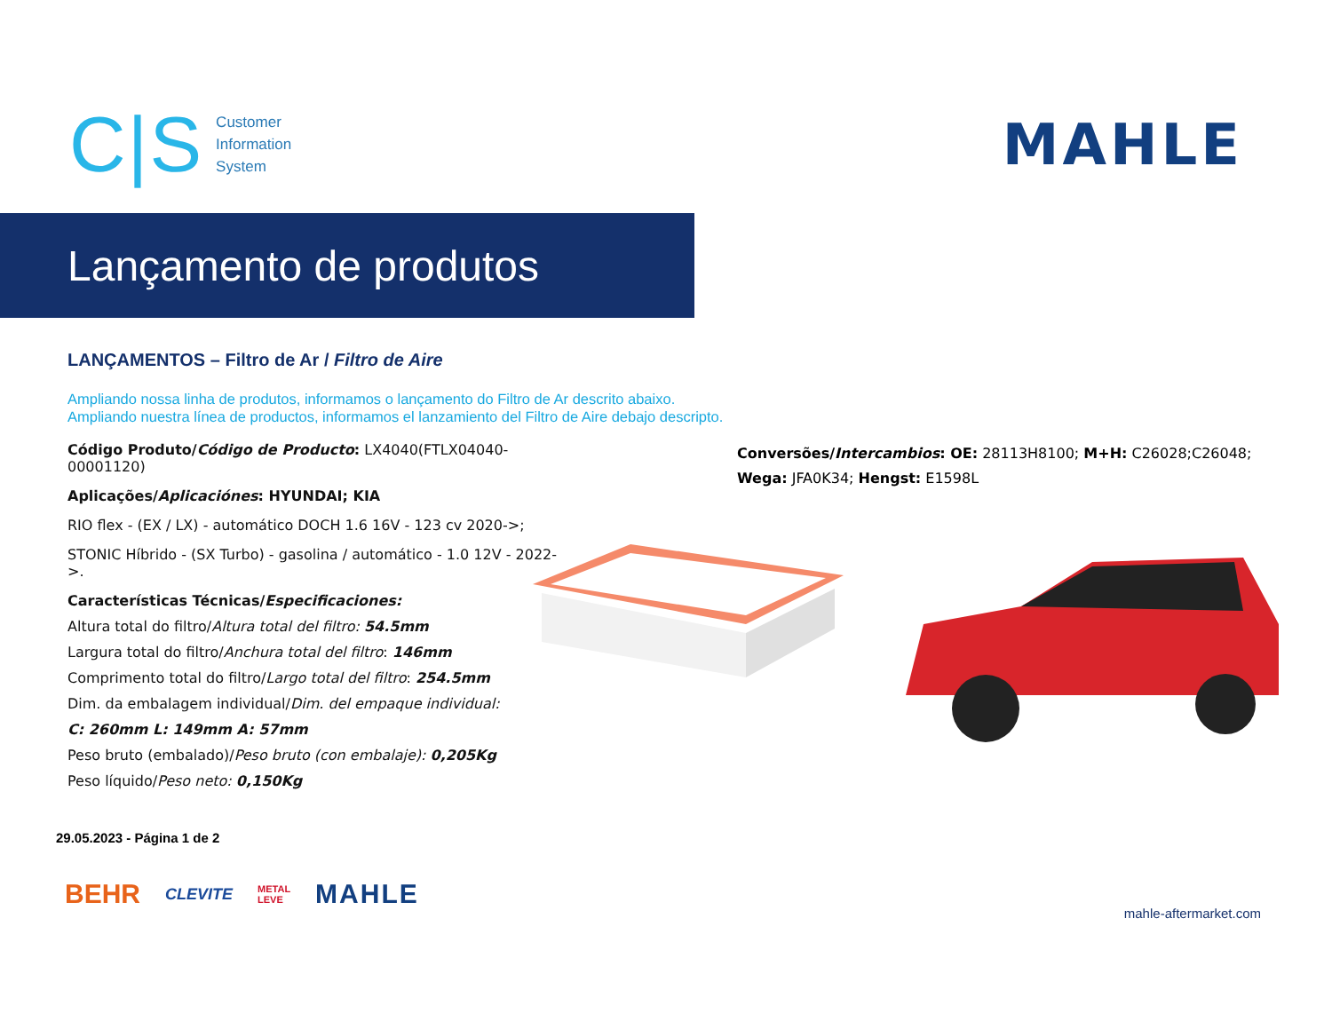C|S
Customer
Information
System
MAHLE
Lançamento de produtos
LANÇAMENTOS – Filtro de Ar / Filtro de Aire
Ampliando nossa linha de produtos, informamos o lançamento do Filtro de Ar descrito abaixo.
Ampliando nuestra línea de productos, informamos el lanzamiento del Filtro de Aire debajo descripto.
Código Produto/Código de Producto: LX4040(FTLX04040-00001120)
Aplicações/Aplicaciónes: HYUNDAI; KIA
RIO flex - (EX / LX) - automático DOCH 1.6 16V - 123 cv 2020->;
STONIC Híbrido - (SX Turbo) - gasolina / automático - 1.0 12V - 2022->.
Características Técnicas/Especificaciones:
Altura total do filtro/Altura total del filtro: 54.5mm
Largura total do filtro/Anchura total del filtro: 146mm
Comprimento total do filtro/Largo total del filtro: 254.5mm
Dim. da embalagem individual/Dim. del empaque individual:
C: 260mm L: 149mm A: 57mm
Peso bruto (embalado)/Peso bruto (con embalaje): 0,205Kg
Peso líquido/Peso neto: 0,150Kg
Conversões/Intercambios: OE: 28113H8100; M+H: C26028;C26048; Wega: JFA0K34; Hengst: E1598L
29.05.2023 - Página 1 de 2
BEHR CLEVITE METAL
LEVE MAHLE
mahle-aftermarket.com